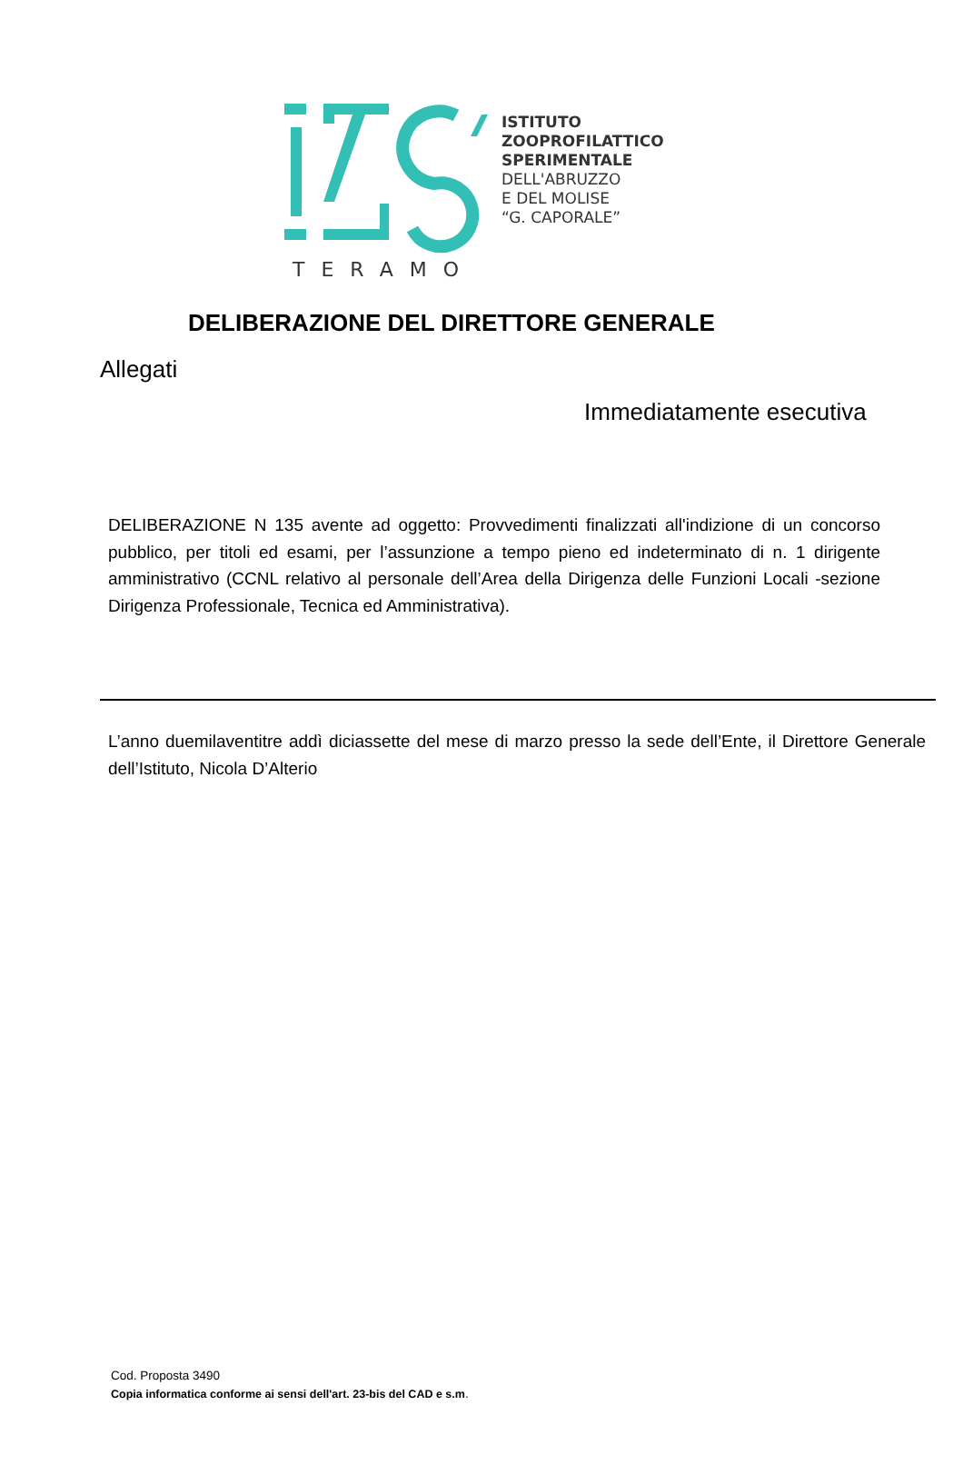TERAMO
ISTITUTO
ZOOPROFILATTICO
SPERIMENTALE
DELL'ABRUZZO
E DEL MOLISE
“G. CAPORALE”
DELIBERAZIONE DEL DIRETTORE GENERALE
Allegati
Immediatamente esecutiva
DELIBERAZIONE N 135 avente ad oggetto: Provvedimenti finalizzati all'indizione di un concorso pubblico, per titoli ed esami, per l’assunzione a tempo pieno ed indeterminato di n. 1 dirigente amministrativo (CCNL relativo al personale dell’Area della Dirigenza delle Funzioni Locali -sezione Dirigenza Professionale, Tecnica ed Amministrativa).
L’anno duemilaventitre addì diciassette del mese di marzo presso la sede dell’Ente, il Direttore Generale dell’Istituto, Nicola D’Alterio
Cod. Proposta 3490
Copia informatica conforme ai sensi dell'art. 23-bis del CAD e s.m.